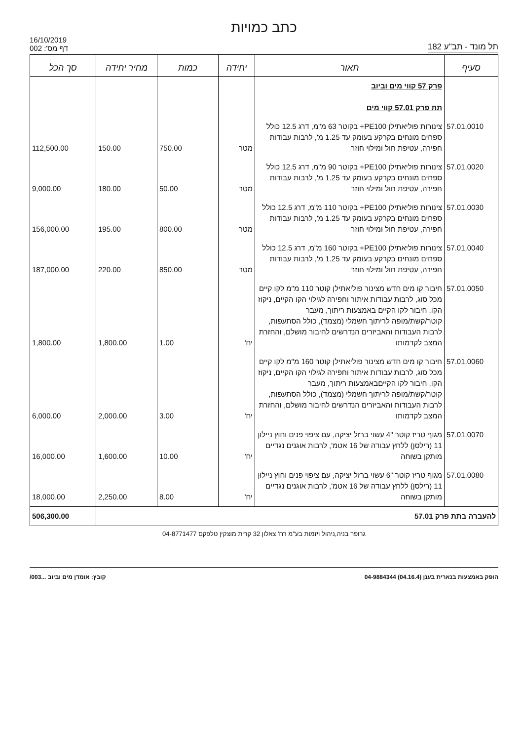כתב כמויות
16/10/2019
דף מס': 002
תל מונד - תב"ע 182
| סעיף | תאור | יחידה | כמות | מחיר יחידה | סך הכל |
| --- | --- | --- | --- | --- | --- |
| | פרק 57 קווי מים וביוב תת פרק 57.01 קווי מים | | | | |
| 57.01.0010 | צינורות פוליאתילן PE100+ בקוטר 63 מ"מ, דרג 12.5 כולל ספחים מונחים בקרקע בעומק עד 1.25 מ', לרבות עבודות חפירה, עטיפת חול ומילוי חוזר | מטר | 750.00 | 150.00 | 112,500.00 |
| 57.01.0020 | צינורות פוליאתילן PE100+ בקוטר 90 מ"מ, דרג 12.5 כולל ספחים מונחים בקרקע בעומק עד 1.25 מ', לרבות עבודות חפירה, עטיפת חול ומילוי חוזר | מטר | 50.00 | 180.00 | 9,000.00 |
| 57.01.0030 | צינורות פוליאתילן PE100+ בקוטר 110 מ"מ, דרג 12.5 כולל ספחים מונחים בקרקע בעומק עד 1.25 מ', לרבות עבודות חפירה, עטיפת חול ומילוי חוזר | מטר | 800.00 | 195.00 | 156,000.00 |
| 57.01.0040 | צינורות פוליאתילן PE100+ בקוטר 160 מ"מ, דרג 12.5 כולל ספחים מונחים בקרקע בעומק עד 1.25 מ', לרבות עבודות חפירה, עטיפת חול ומילוי חוזר | מטר | 850.00 | 220.00 | 187,000.00 |
| 57.01.0050 | חיבור קו מים חדש מצינור פוליאתילן קוטר 110 מ"מ לקו קיים מכל סוג, לרבות עבודות איתור וחפירה לגילוי הקו הקיים, ניקוז הקו, חיבור לקו הקיים באמצעות ריתוך, מעבר קוטר/קשת/מופה לריתוך חשמלי (מצמד), כולל הסתעפות, לרבות העבודות והאביזרים הנדרשים לחיבור מושלם, והחזרת המצב לקדמותו | יח' | 1.00 | 1,800.00 | 1,800.00 |
| 57.01.0060 | חיבור קו מים חדש מצינור פוליאתילן קוטר 160 מ"מ לקו קיים מכל סוג, לרבות עבודות איתור וחפירה לגילוי הקו הקיים, ניקוז הקו, חיבור לקו הקייםבאמצעות ריתוך, מעבר קוטר/קשת/מופה לריתוך חשמלי (מצמד), כולל הסתעפות, לרבות העבודות והאביזרים הנדרשים לחיבור מושלם, והחזרת המצב לקדמותו | יח' | 3.00 | 2,000.00 | 6,000.00 |
| 57.01.0070 | מגוף טריז קוטר "4 עשוי ברזל יציקה, עם ציפוי פנים וחוץ ניילון 11 (רילסן) ללחץ עבודה של 16 אטמ', לרבות אוגנים נגדיים מותקן בשוחה | יח' | 10.00 | 1,600.00 | 16,000.00 |
| 57.01.0080 | מגוף טריז קוטר "6 עשוי ברזל יציקה, עם ציפוי פנים וחוץ ניילון 11 (רילסן) ללחץ עבודה של 16 אטמ', לרבות אוגנים נגדיים מותקן בשוחה | יח' | 8.00 | 2,250.00 | 18,000.00 |
| להעברה בתת פרק 57.01 | | | | | 506,300.00 |
גרופר בניה,ניהול ויזמות בע"מ רח' צאלון 32 קרית מוצקין טלפקס 04-8771477
הופק באמצעות בנארית בענן (04.16.4) 04-9884344 קובץ: אומדן מים וביוב ...003/